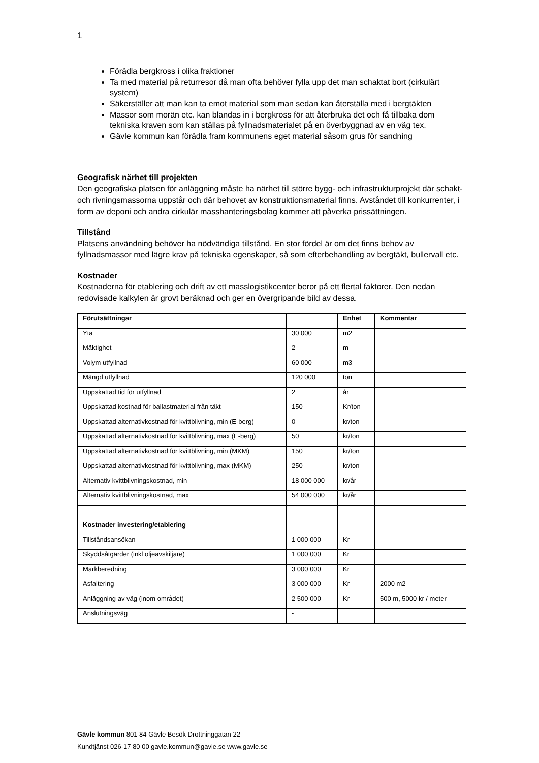1
Förädla bergkross i olika fraktioner
Ta med material på returresor då man ofta behöver fylla upp det man schaktat bort (cirkulärt system)
Säkerställer att man kan ta emot material som man sedan kan återställa med i bergtäkten
Massor som morän etc. kan blandas in i bergkross för att återbruka det och få tillbaka dom tekniska kraven som kan ställas på fyllnadsmaterialet på en överbyggnad av en väg tex.
Gävle kommun kan förädla fram kommunens eget material såsom grus för sandning
Geografisk närhet till projekten
Den geografiska platsen för anläggning måste ha närhet till större bygg- och infrastrukturprojekt där schakt- och rivningsmassorna uppstår och där behovet av konstruktionsmaterial finns. Avståndet till konkurrenter, i form av deponi och andra cirkulär masshanteringsbolag kommer att påverka prissättningen.
Tillstånd
Platsens användning behöver ha nödvändiga tillstånd. En stor fördel är om det finns behov av fyllnadsmassor med lägre krav på tekniska egenskaper, så som efterbehandling av bergtäkt, bullervall etc.
Kostnader
Kostnaderna för etablering och drift av ett masslogistikcenter beror på ett flertal faktorer. Den nedan redovisade kalkylen är grovt beräknad och ger en övergripande bild av dessa.
| Förutsättningar | | Enhet | Kommentar |
| Yta | 30 000 | m2 | |
| Mäktighet | 2 | m | |
| Volym utfyllnad | 60 000 | m3 | |
| Mängd utfyllnad | 120 000 | ton | |
| Uppskattad tid för utfyllnad | 2 | år | |
| Uppskattad kostnad för ballastmaterial från täkt | 150 | Kr/ton | |
| Uppskattad alternativkostnad för kvittblivning, min (E-berg) | 0 | kr/ton | |
| Uppskattad alternativkostnad för kvittblivning, max (E-berg) | 50 | kr/ton | |
| Uppskattad alternativkostnad för kvittblivning, min (MKM) | 150 | kr/ton | |
| Uppskattad alternativkostnad för kvittblivning, max (MKM) | 250 | kr/ton | |
| Alternativ kvittblivningskostnad, min | 18 000 000 | kr/år | |
| Alternativ kvittblivningskostnad, max | 54 000 000 | kr/år | |
| Kostnader investering/etablering | | | |
| Tillståndsansökan | 1 000 000 | Kr | |
| Skyddsåtgärder (inkl oljeavskiljare) | 1 000 000 | Kr | |
| Markberedning | 3 000 000 | Kr | |
| Asfaltering | 3 000 000 | Kr | 2000 m2 |
| Anläggning av väg (inom området) | 2 500 000 | Kr | 500 m, 5000 kr / meter |
| Anslutningsväg | - | | |
Gävle kommun 801 84 Gävle Besök Drottninggatan 22
Kundtjänst 026-17 80 00 gavle.kommun@gavle.se www.gavle.se